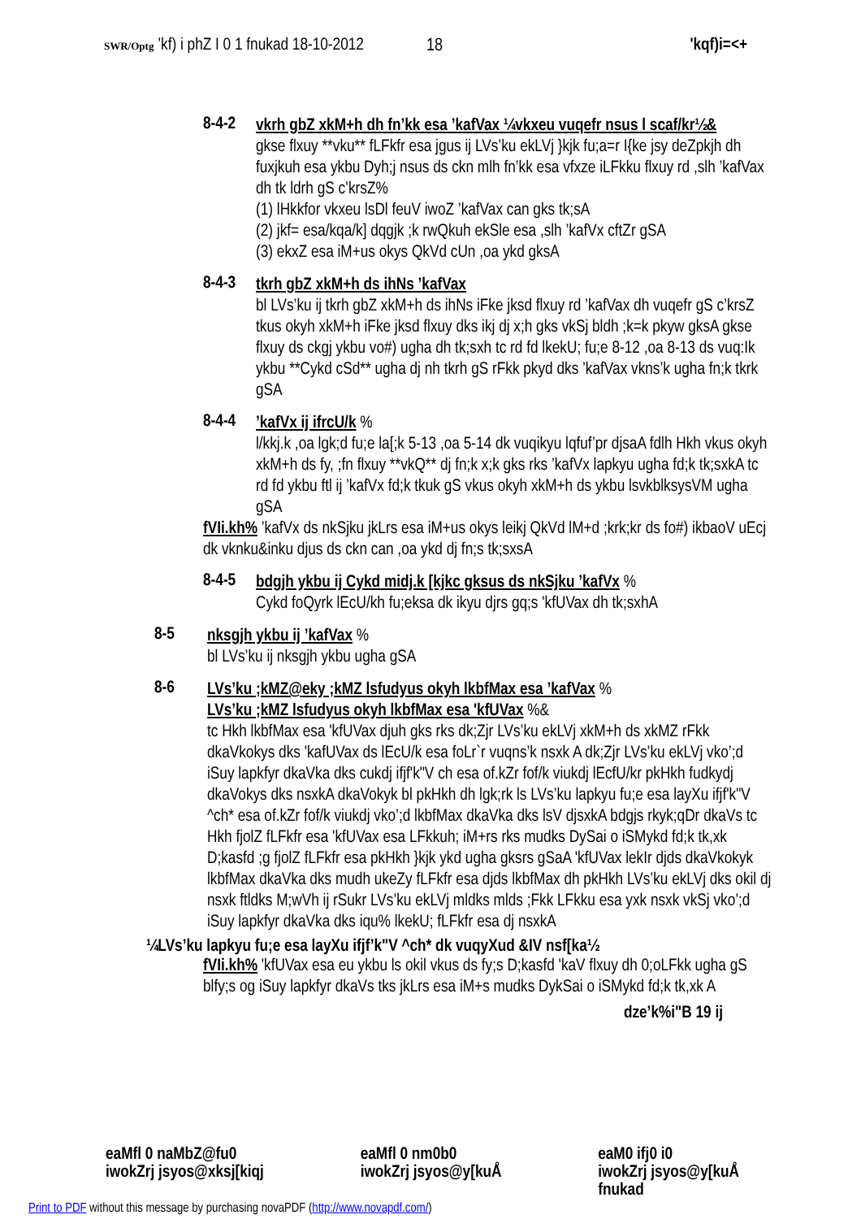SWR/Optg ’kf) i phZ I 0 1 fnukad 18-10-2012 'kqf)i=<+
18
8-4-2
vkrh gbZ xkM+h dh fn’kk esa ’kafVax ¼vkxeu vuqefr nsus l scaf/kr½&
gkse flxuy **vku** fLFkfr esa jgus ij LVs’ku ekLVj }kjk fu;a=r I{ke jsy deZpkjh dh fuxjkuh esa ykbu Dyh;j nsus ds ckn mlh fn’kk esa vfxze iLFkku flxuy rd ,slh ’kafVax dh tk ldrh gS c’krsZ%
(1) lHkkfor vkxeu lsDl feuV iwoZ ’kafVax can gks tk;sA
(2) jkf= esa/kqa/k] dqgjk ;k rwQkuh ekSle esa ,slh ’kafVx cftZr gSA
(3) ekxZ esa iM+us okys QkVd cUn ,oa ykd gksA
8-4-3
tkrh gbZ xkM+h ds ihNs ’kafVax
bl LVs’ku ij tkrh gbZ xkM+h ds ihNs iFke jksd flxuy rd ’kafVax dh vuqefr gS c’krsZ tkus okyh xkM+h iFke jksd flxuy dks ikj dj x;h gks vkSj bldh ;k=k pkyw gksA gkse flxuy ds ckgj ykbu vo#) ugha dh tk;sxh tc rd fd lkekU; fu;e 8-12 ,oa 8-13 ds vuq:Ik ykbu **Cykd cSd** ugha dj nh tkrh gS rFkk pkyd dks ’kafVax vkns’k ugha fn;k tkrk gSA
8-4-4
’kafVx ij ifrcU/k %
l/kkj.k ,oa lgk;d fu;e la[;k 5-13 ,oa 5-14 dk vuqikyu lqfuf’pr djsaA fdlh Hkh vkus okyh xkM+h ds fy, ;fn flxuy **vkQ** dj fn;k x;k gks rks ’kafVx lapkyu ugha fd;k tk;sxkA tc rd fd ykbu ftl ij ’kafVx fd;k tkuk gS vkus okyh xkM+h ds ykbu lsvkblksysVM ugha gSA
fVIi.kh% ’kafVx ds nkSjku jkLrs esa iM+us okys leikj QkVd lM+d ;krk;kr ds fo#) ikbaoV uEcj dk vknku&inku djus ds ckn can ,oa ykd dj fn;s tk;sxsA
8-4-5
bdgjh ykbu ij Cykd midj.k [kjkc gksus ds nkSjku ’kafVx %
Cykd foQyrk lEcU/kh fu;eksa dk ikyu djrs gq;s 'kfUVax dh tk;sxhA
8-5
nksgjh ykbu ij ’kafVax %
bl LVs’ku ij nksgjh ykbu ugha gSA
8-6
LVs’ku ;kMZ@eky ;kMZ lsfudyus okyh lkbfMax esa ’kafVax %
LVs’ku ;kMZ lsfudyus okyh lkbfMax esa 'kfUVax %&
tc Hkh lkbfMax esa 'kfUVax djuh gks rks dk;Zjr LVs’ku ekLVj xkM+h ds xkMZ rFkk dkaVkokys dks 'kafUVax ds lEcU/k esa foLr`r vuqns’k nsxk A dk;Zjr LVs’ku ekLVj vko’;d iSuy lapkfyr dkaVka dks cukdj ifjf'k"V ch esa of.kZr fof/k viukdj lEcfU/kr pkHkh fudkydj dkaVokys dks nsxkA dkaVokyk bl pkHkh dh lgk;rk ls LVs’ku lapkyu fu;e esa layXu ifjf'k"V ^ch* esa of.kZr fof/k viukdj vko’;d lkbfMax dkaVka dks lsV djsxkA bdgjs rkyk;qDr dkaVs tc Hkh fjolZ fLFkfr esa 'kfUVax esa LFkkuh; iM+rs rks mudks DySai o iSMykd fd;k tk,xk D;kasfd ;g fjolZ fLFkfr esa pkHkh }kjk ykd ugha gksrs gSaA 'kfUVax lekIr djds dkaVkokyk lkbfMax dkaVka dks mudh ukeZy fLFkfr esa djds lkbfMax dh pkHkh LVs’ku ekLVj dks okil dj nsxk ftldks M;wVh ij rSukr LVs’ku ekLVj mldks mlds ;Fkk LFkku esa yxk nsxk vkSj vko’;d iSuy lapkfyr dkaVka dks iqu% lkekU; fLFkfr esa dj nsxkA
¼LVs’ku lapkyu fu;e esa layXu ifjf’k"V ^ch* dk vuqyXud &IV nsf[ka½
fVIi.kh% 'kfUVax esa eu ykbu ls okil vkus ds fy;s D;kasfd 'kaV flxuy dh 0;oLFkk ugha gS blfy;s og iSuy lapkfyr dkaVs tks jkLrs esa iM+s mudks DykSai o iSMykd fd;k tk,xk A
dze’k%i"B 19 ij
eaMfl 0 naMbZ@fu0
iwokZrj jsyos@xksj[kiqj
eaMfl 0 nm0b0
iwokZrj jsyos@y[kuÅ
eaM0 ifj0 i0
iwokZrj jsyos@y[kuÅ
fnukad
Print to PDF without this message by purchasing novaPDF (http://www.novapdf.com/)